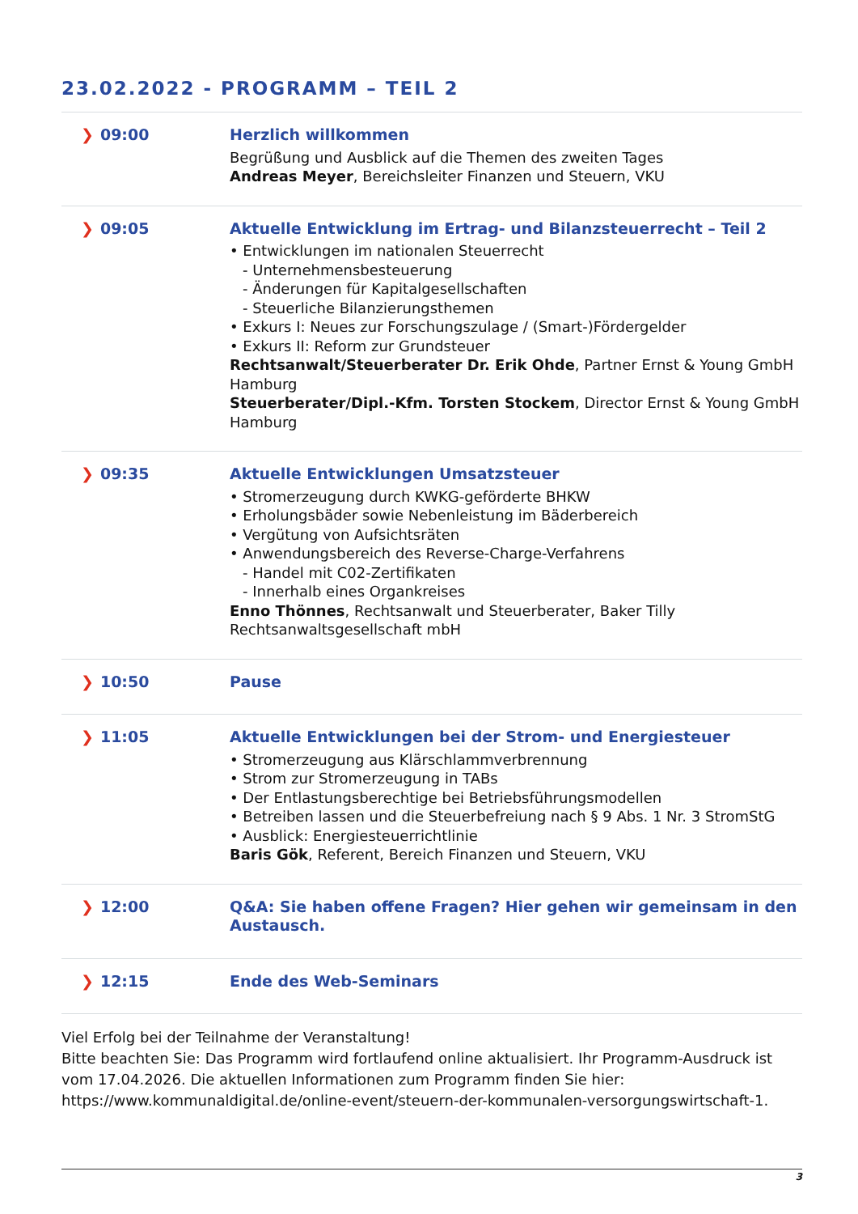23.02.2022 - PROGRAMM – TEIL 2
| ❯ 09:00 | Herzlich willkommen Begrüßung und Ausblick auf die Themen des zweiten Tages Andreas Meyer , Bereichsleiter Finanzen und Steuern, VKU |
| ❯ 09:05 | Aktuelle Entwicklung im Ertrag- und Bilanzsteuerrecht – Teil 2 • Entwicklungen im nationalen Steuerrecht - Unternehmensbesteuerung - Änderungen für Kapitalgesellschaften - Steuerliche Bilanzierungsthemen • Exkurs I: Neues zur Forschungszulage / (Smart-)Fördergelder • Exkurs II: Reform zur Grundsteuer Rechtsanwalt/Steuerberater Dr. Erik Ohde , Partner Ernst & Young GmbH Hamburg Steuerberater/Dipl.-Kfm. Torsten Stockem , Director Ernst & Young GmbH Hamburg |
| ❯ 09:35 | Aktuelle Entwicklungen Umsatzsteuer • Stromerzeugung durch KWKG-geförderte BHKW • Erholungsbäder sowie Nebenleistung im Bäderbereich • Vergütung von Aufsichtsräten • Anwendungsbereich des Reverse-Charge-Verfahrens - Handel mit C02-Zertifikaten - Innerhalb eines Organkreises Enno Thönnes , Rechtsanwalt und Steuerberater, Baker Tilly Rechtsanwaltsgesellschaft mbH |
| ❯ 10:50 | Pause |
| ❯ 11:05 | Aktuelle Entwicklungen bei der Strom- und Energiesteuer • Stromerzeugung aus Klärschlammverbrennung • Strom zur Stromerzeugung in TABs • Der Entlastungsberechtige bei Betriebsführungsmodellen • Betreiben lassen und die Steuerbefreiung nach § 9 Abs. 1 Nr. 3 StromStG • Ausblick: Energiesteuerrichtlinie Baris Gök , Referent, Bereich Finanzen und Steuern, VKU |
| ❯ 12:00 | Q&A: Sie haben offene Fragen? Hier gehen wir gemeinsam in den Austausch. |
| ❯ 12:15 | Ende des Web-Seminars |
Viel Erfolg bei der Teilnahme der Veranstaltung!
Bitte beachten Sie: Das Programm wird fortlaufend online aktualisiert. Ihr Programm-Ausdruck ist vom 17.04.2026. Die aktuellen Informationen zum Programm finden Sie hier: https://www.kommunaldigital.de/online-event/steuern-der-kommunalen-versorgungswirtschaft-1.
3